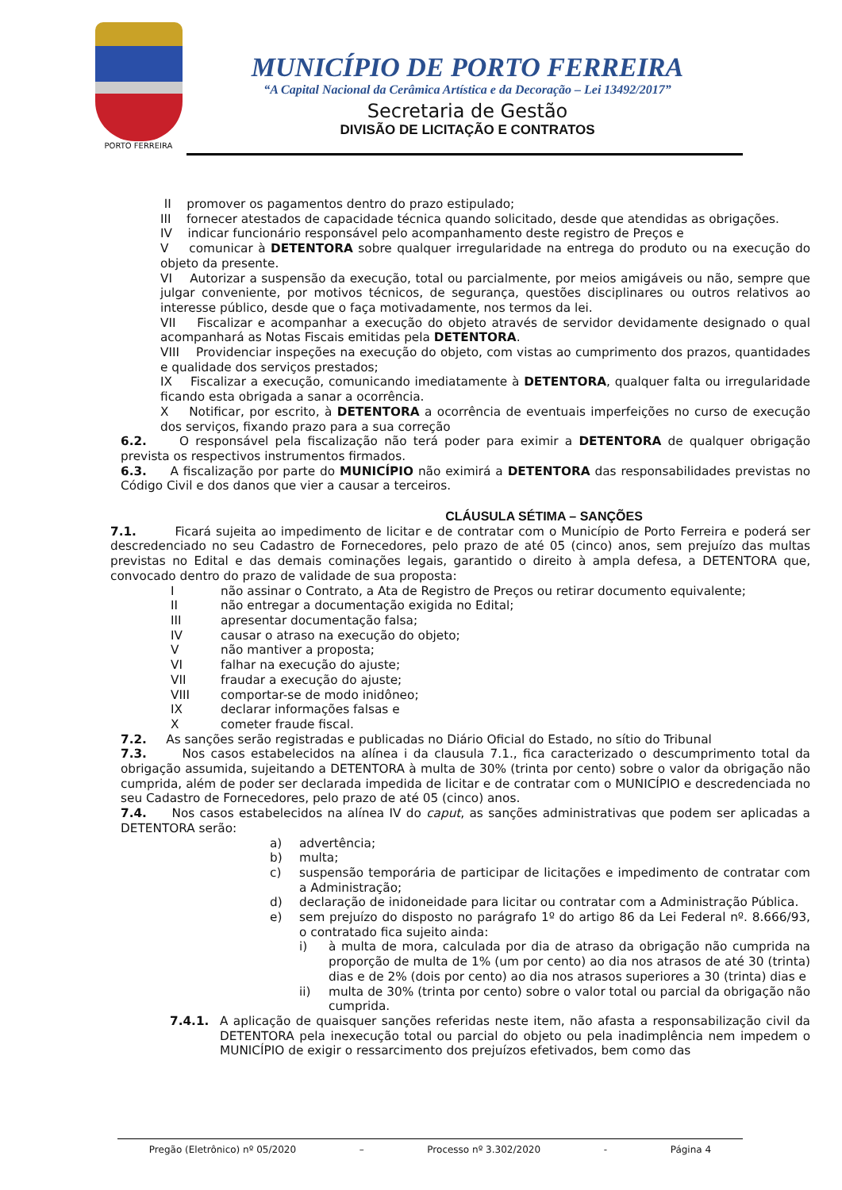PORTO FERREIRA
MUNICÍPIO DE PORTO FERREIRA
“A Capital Nacional da Cerâmica Artística e da Decoração – Lei 13492/2017”
Secretaria de Gestão
DIVISÃO DE LICITAÇÃO E CONTRATOS
II promover os pagamentos dentro do prazo estipulado;
III fornecer atestados de capacidade técnica quando solicitado, desde que atendidas as obrigações.
IV indicar funcionário responsável pelo acompanhamento deste registro de Preços e
V comunicar à DETENTORA sobre qualquer irregularidade na entrega do produto ou na execução do objeto da presente.
VI Autorizar a suspensão da execução, total ou parcialmente, por meios amigáveis ou não, sempre que julgar conveniente, por motivos técnicos, de segurança, questões disciplinares ou outros relativos ao interesse público, desde que o faça motivadamente, nos termos da lei.
VII Fiscalizar e acompanhar a execução do objeto através de servidor devidamente designado o qual acompanhará as Notas Fiscais emitidas pela DETENTORA.
VIII Providenciar inspeções na execução do objeto, com vistas ao cumprimento dos prazos, quantidades e qualidade dos serviços prestados;
IX Fiscalizar a execução, comunicando imediatamente à DETENTORA, qualquer falta ou irregularidade ficando esta obrigada a sanar a ocorrência.
X Notificar, por escrito, à DETENTORA a ocorrência de eventuais imperfeições no curso de execução dos serviços, fixando prazo para a sua correção
6.2. O responsável pela fiscalização não terá poder para eximir a DETENTORA de qualquer obrigação prevista os respectivos instrumentos firmados.
6.3. A fiscalização por parte do MUNICÍPIO não eximirá a DETENTORA das responsabilidades previstas no Código Civil e dos danos que vier a causar a terceiros.
CLÁUSULA SÉTIMA – SANÇÕES
7.1. Ficará sujeita ao impedimento de licitar e de contratar com o Município de Porto Ferreira e poderá ser descredenciado no seu Cadastro de Fornecedores, pelo prazo de até 05 (cinco) anos, sem prejuízo das multas previstas no Edital e das demais cominações legais, garantido o direito à ampla defesa, a DETENTORA que, convocado dentro do prazo de validade de sua proposta:
Inão assinar o Contrato, a Ata de Registro de Preços ou retirar documento equivalente;
II não entregar a documentação exigida no Edital;
III apresentar documentação falsa;
IV causar o atraso na execução do objeto;
Vnão mantiver a proposta;
VI falhar na execução do ajuste;
VII fraudar a execução do ajuste;
VIII comportar-se de modo inidôneo;
IX declarar informações falsas e
Xcometer fraude fiscal.
7.2. As sanções serão registradas e publicadas no Diário Oficial do Estado, no sítio do Tribunal
7.3. Nos casos estabelecidos na alínea i da clausula 7.1., fica caracterizado o descumprimento total da obrigação assumida, sujeitando a DETENTORA à multa de 30% (trinta por cento) sobre o valor da obrigação não cumprida, além de poder ser declarada impedida de licitar e de contratar com o MUNICÍPIO e descredenciada no seu Cadastro de Fornecedores, pelo prazo de até 05 (cinco) anos.
7.4. Nos casos estabelecidos na alínea IV do caput, as sanções administrativas que podem ser aplicadas a DETENTORA serão:
a) advertência;
b) multa;
c) suspensão temporária de participar de licitações e impedimento de contratar com a Administração;
d) declaração de inidoneidade para licitar ou contratar com a Administração Pública.
e) sem prejuízo do disposto no parágrafo 1º do artigo 86 da Lei Federal nº. 8.666/93, o contratado fica sujeito ainda:
i) à multa de mora, calculada por dia de atraso da obrigação não cumprida na proporção de multa de 1% (um por cento) ao dia nos atrasos de até 30 (trinta) dias e de 2% (dois por cento) ao dia nos atrasos superiores a 30 (trinta) dias e
ii) multa de 30% (trinta por cento) sobre o valor total ou parcial da obrigação não cumprida.
7.4.1. A aplicação de quaisquer sanções referidas neste item, não afasta a responsabilização civil da DETENTORA pela inexecução total ou parcial do objeto ou pela inadimplência nem impedem o MUNICÍPIO de exigir o ressarcimento dos prejuízos efetivados, bem como das
Pregão (Eletrônico) nº 05/2020 – Processo nº 3.302/2020 - Página 4